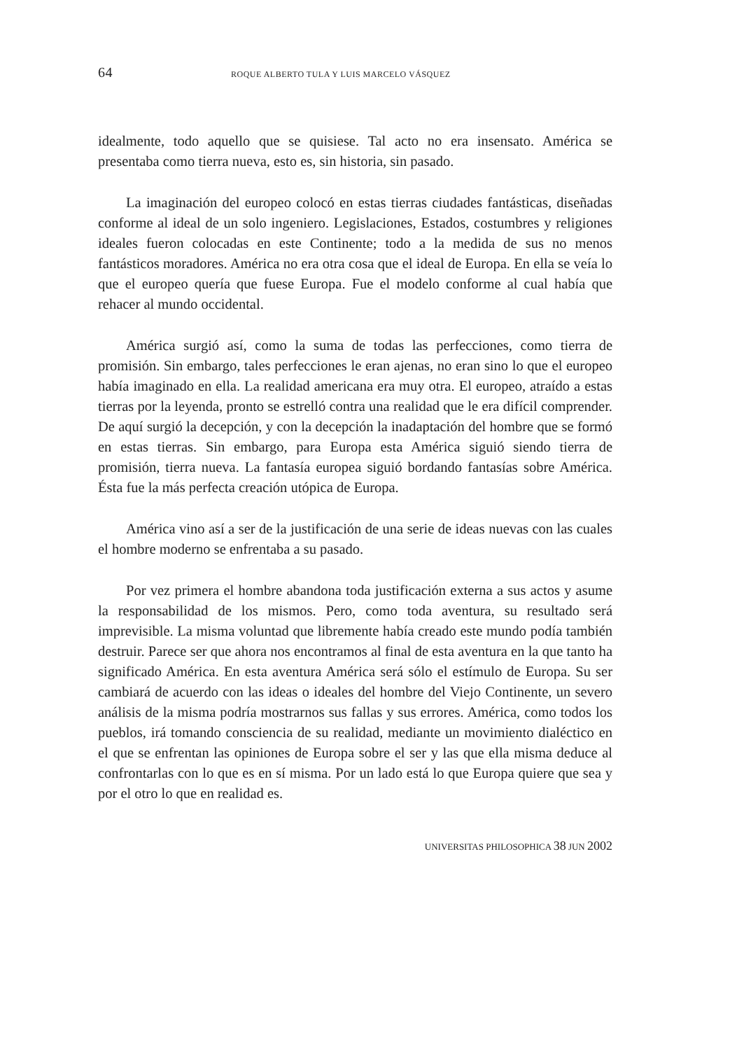64 ROQUE ALBERTO TULA Y LUIS MARCELO VÁSQUEZ
idealmente, todo aquello que se quisiese. Tal acto no era insensato. América se presentaba como tierra nueva, esto es, sin historia, sin pasado.
La imaginación del europeo colocó en estas tierras ciudades fantásticas, diseñadas conforme al ideal de un solo ingeniero. Legislaciones, Estados, costumbres y religiones ideales fueron colocadas en este Continente; todo a la medida de sus no menos fantásticos moradores. América no era otra cosa que el ideal de Europa. En ella se veía lo que el europeo quería que fuese Europa. Fue el modelo conforme al cual había que rehacer al mundo occidental.
América surgió así, como la suma de todas las perfecciones, como tierra de promisión. Sin embargo, tales perfecciones le eran ajenas, no eran sino lo que el europeo había imaginado en ella. La realidad americana era muy otra. El europeo, atraído a estas tierras por la leyenda, pronto se estrelló contra una realidad que le era difícil comprender. De aquí surgió la decepción, y con la decepción la inadaptación del hombre que se formó en estas tierras. Sin embargo, para Europa esta América siguió siendo tierra de promisión, tierra nueva. La fantasía europea siguió bordando fantasías sobre América. Ésta fue la más perfecta creación utópica de Europa.
América vino así a ser de la justificación de una serie de ideas nuevas con las cuales el hombre moderno se enfrentaba a su pasado.
Por vez primera el hombre abandona toda justificación externa a sus actos y asume la responsabilidad de los mismos. Pero, como toda aventura, su resultado será imprevisible. La misma voluntad que libremente había creado este mundo podía también destruir. Parece ser que ahora nos encontramos al final de esta aventura en la que tanto ha significado América. En esta aventura América será sólo el estímulo de Europa. Su ser cambiará de acuerdo con las ideas o ideales del hombre del Viejo Continente, un severo análisis de la misma podría mostrarnos sus fallas y sus errores. América, como todos los pueblos, irá tomando consciencia de su realidad, mediante un movimiento dialéctico en el que se enfrentan las opiniones de Europa sobre el ser y las que ella misma deduce al confrontarlas con lo que es en sí misma. Por un lado está lo que Europa quiere que sea y por el otro lo que en realidad es.
UNIVERSITAS PHILOSOPHICA 38 JUN 2002